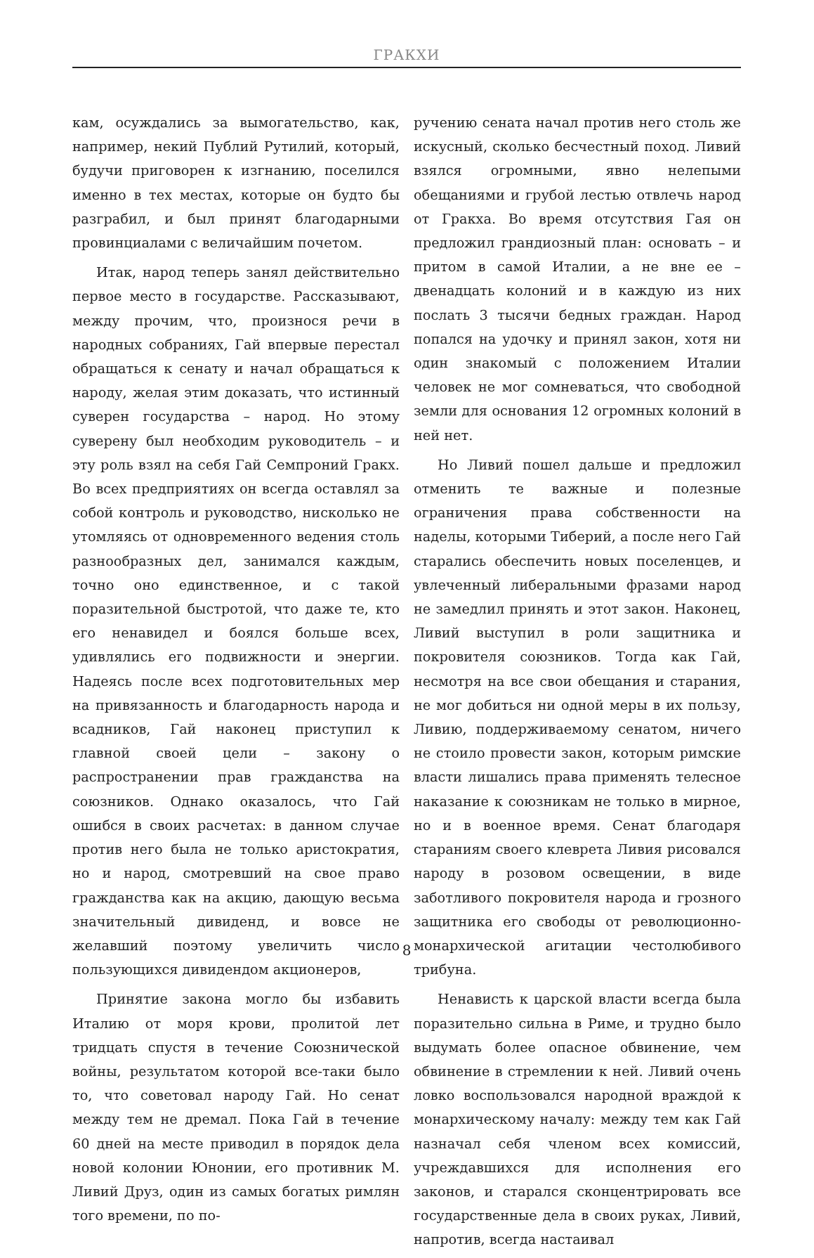ГРАКХИ
кам, осуждались за вымогательство, как, например, некий Публий Рутилий, который, будучи приговорен к изгнанию, поселился именно в тех местах, которые он будто бы разграбил, и был принят благодарными провинциалами с величайшим почетом.
Итак, народ теперь занял действительно первое место в государстве. Рассказывают, между прочим, что, произнося речи в народных собраниях, Гай впервые перестал обращаться к сенату и начал обращаться к народу, желая этим доказать, что истинный суверен государства – народ. Но этому суверену был необходим руководитель – и эту роль взял на себя Гай Семпроний Гракх. Во всех предприятиях он всегда оставлял за собой контроль и руководство, нисколько не утомляясь от одновременного ведения столь разнообразных дел, занимался каждым, точно оно единственное, и с такой поразительной быстротой, что даже те, кто его ненавидел и боялся больше всех, удивлялись его подвижности и энергии. Надеясь после всех подготовительных мер на привязанность и благодарность народа и всадников, Гай наконец приступил к главной своей цели – закону о распространении прав гражданства на союзников. Однако оказалось, что Гай ошибся в своих расчетах: в данном случае против него была не только аристократия, но и народ, смотревший на свое право гражданства как на акцию, дающую весьма значительный дивиденд, и вовсе не желавший поэтому увеличить число пользующихся дивидендом акционеров,
Принятие закона могло бы избавить Италию от моря крови, пролитой лет тридцать спустя в течение Союзнической войны, результатом которой все-таки было то, что советовал народу Гай. Но сенат между тем не дремал. Пока Гай в течение 60 дней на месте приводил в порядок дела новой колонии Юнонии, его противник М. Ливий Друз, один из самых богатых римлян того времени, по по-
ручению сената начал против него столь же искусный, сколько бесчестный поход. Ливий взялся огромными, явно нелепыми обещаниями и грубой лестью отвлечь народ от Гракха. Во время отсутствия Гая он предложил грандиозный план: основать – и притом в самой Италии, а не вне ее – двенадцать колоний и в каждую из них послать 3 тысячи бедных граждан. Народ попался на удочку и принял закон, хотя ни один знакомый с положением Италии человек не мог сомневаться, что свободной земли для основания 12 огромных колоний в ней нет.
Но Ливий пошел дальше и предложил отменить те важные и полезные ограничения права собственности на наделы, которыми Тиберий, а после него Гай старались обеспечить новых поселенцев, и увлеченный либеральными фразами народ не замедлил принять и этот закон. Наконец, Ливий выступил в роли защитника и покровителя союзников. Тогда как Гай, несмотря на все свои обещания и старания, не мог добиться ни одной меры в их пользу, Ливию, поддерживаемому сенатом, ничего не стоило провести закон, которым римские власти лишались права применять телесное наказание к союзникам не только в мирное, но и в военное время. Сенат благодаря стараниям своего клеврета Ливия рисовался народу в розовом освещении, в виде заботливого покровителя народа и грозного защитника его свободы от революционно-монархической агитации честолюбивого трибуна.
Ненависть к царской власти всегда была поразительно сильна в Риме, и трудно было выдумать более опасное обвинение, чем обвинение в стремлении к ней. Ливий очень ловко воспользовался народной враждой к монархическому началу: между тем как Гай назначал себя членом всех комиссий, учреждавшихся для исполнения его законов, и старался сконцентрировать все государственные дела в своих руках, Ливий, напротив, всегда настаивал
8